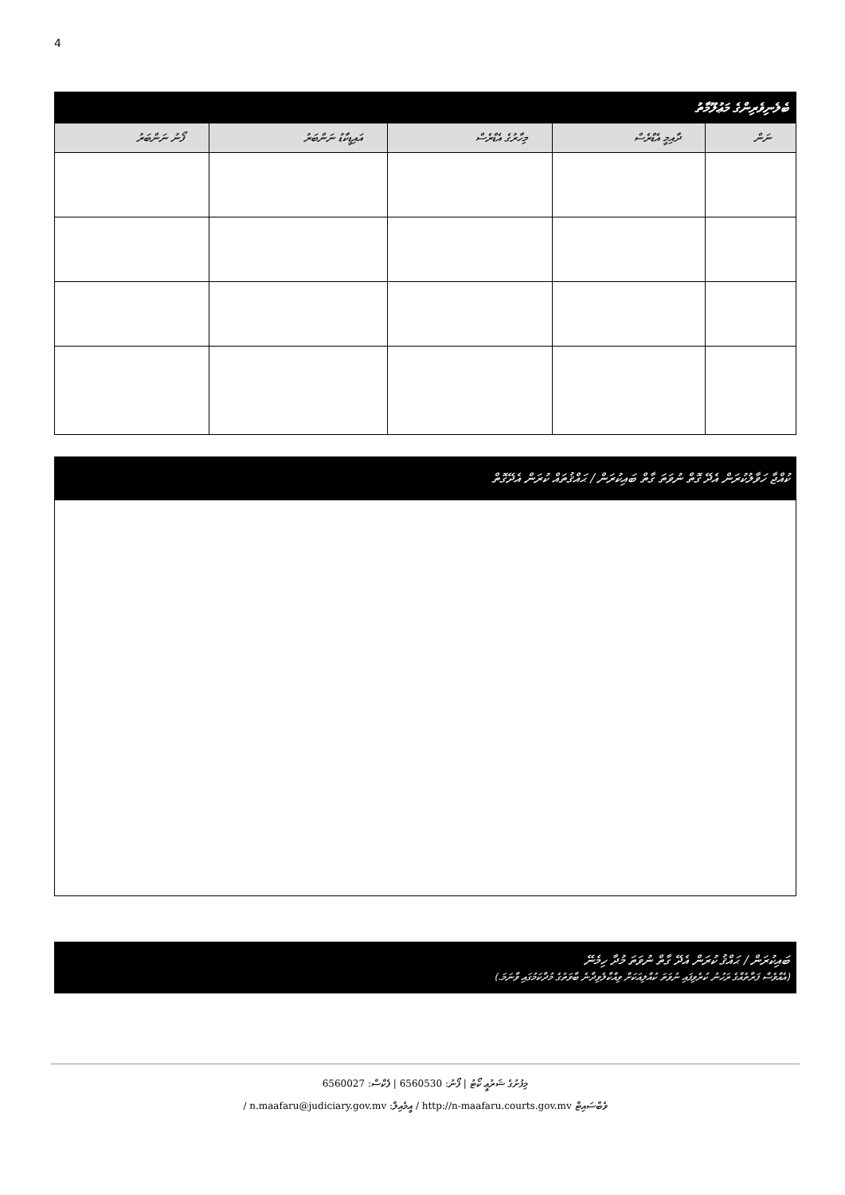4
| ބެލެނިވެރިންގެ މަޢުލޫމާތު | | | | |
| --- | --- | --- | --- | --- |
| ނަން | ދާއިމީ އެޑްރެސް | މިހާރުގެ އެޑްރެސް | އައިޑީކާޑު ނަންބަރު | ފޯނު ނަންބަރު |
ކުއްޖާ ހަވާލުކުރަން އެދޭ ގޮތް ނުވަތަ ގާތް ބައިކުރަން / ޙައްޤުތައް ކުރަން އެދޭގޮތް
ބައިކުރަން / ޙައްޤު ކުރަން އެދޭ ގާތް ނުވަތަ މުދާ ހިމެނޭ
(އެއްވެސް ފަރާތެއްގެ ރަހުނު ކުރެވިފައި ނުވަތަ ކުއްލިއަކަށް ވިއްކާލެވިދާނެ ބާވަތުގެ މުދާކަމުގައި ވާނަމަ.)
މިފުށުގެ ޝަރުޢީ ކޯޓު | ފޯނު: 6560530 | ފެކްސް: 6560027
ވެބްސައިޓް http://n-maafaru.courts.gov.mv / އީމެއިލް: n.maafaru@judiciary.gov.mv /